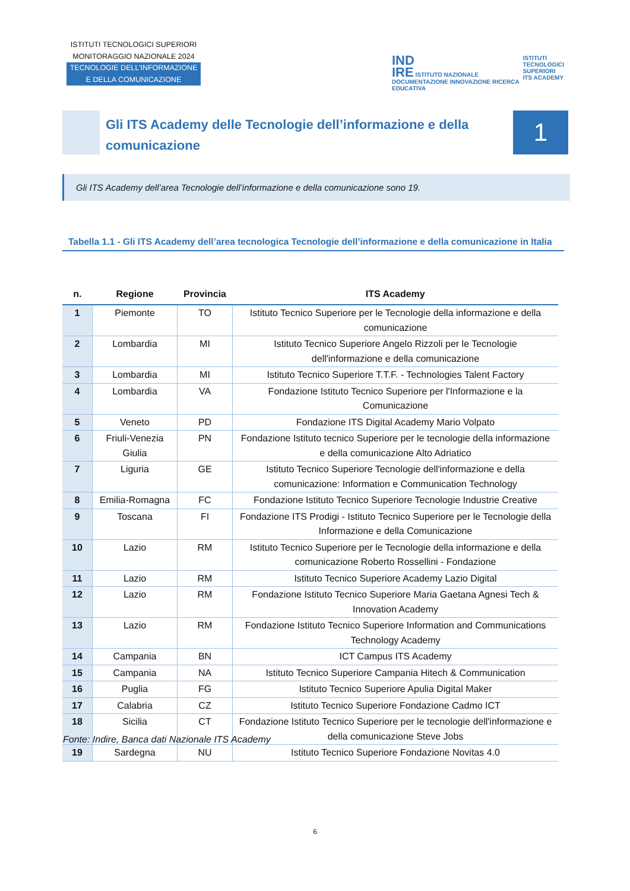ISTITUTI TECNOLOGICI SUPERIORI
MONITORAGGIO NAZIONALE 2024
TECNOLOGIE DELL’INFORMAZIONE
E DELLA COMUNICAZIONE
IND
IRE ISTITUTO NAZIONALE DOCUMENTAZIONE INNOVAZIONE RICERCA EDUCATIVA
ISTITUTI
TECNOLOGICI
SUPERIORI
ITS ACADEMY
Gli ITS Academy delle Tecnologie dell’informazione e della comunicazione
1
Gli ITS Academy dell’area Tecnologie dell’informazione e della comunicazione sono 19.
Tabella 1.1 - Gli ITS Academy dell’area tecnologica Tecnologie dell’informazione e della comunicazione in Italia
| n. | Regione | Provincia | ITS Academy |
| --- | --- | --- | --- |
| 1 | Piemonte | TO | Istituto Tecnico Superiore per le Tecnologie della informazione e della comunicazione |
| 2 | Lombardia | MI | Istituto Tecnico Superiore Angelo Rizzoli per le Tecnologie dell'informazione e della comunicazione |
| 3 | Lombardia | MI | Istituto Tecnico Superiore T.T.F. - Technologies Talent Factory |
| 4 | Lombardia | VA | Fondazione Istituto Tecnico Superiore per l'Informazione e la Comunicazione |
| 5 | Veneto | PD | Fondazione ITS Digital Academy Mario Volpato |
| 6 | Friuli-Venezia Giulia | PN | Fondazione Istituto tecnico Superiore per le tecnologie della informazione e della comunicazione Alto Adriatico |
| 7 | Liguria | GE | Istituto Tecnico Superiore Tecnologie dell'informazione e della comunicazione: Information e Communication Technology |
| 8 | Emilia-Romagna | FC | Fondazione Istituto Tecnico Superiore Tecnologie Industrie Creative |
| 9 | Toscana | FI | Fondazione ITS Prodigi - Istituto Tecnico Superiore per le Tecnologie della Informazione e della Comunicazione |
| 10 | Lazio | RM | Istituto Tecnico Superiore per le Tecnologie della informazione e della comunicazione Roberto Rossellini - Fondazione |
| 11 | Lazio | RM | Istituto Tecnico Superiore Academy Lazio Digital |
| 12 | Lazio | RM | Fondazione Istituto Tecnico Superiore Maria Gaetana Agnesi Tech & Innovation Academy |
| 13 | Lazio | RM | Fondazione Istituto Tecnico Superiore Information and Communications Technology Academy |
| 14 | Campania | BN | ICT Campus ITS Academy |
| 15 | Campania | NA | Istituto Tecnico Superiore Campania Hitech & Communication |
| 16 | Puglia | FG | Istituto Tecnico Superiore Apulia Digital Maker |
| 17 | Calabria | CZ | Istituto Tecnico Superiore Fondazione Cadmo ICT |
| 18 | Sicilia | CT | Fondazione Istituto Tecnico Superiore per le tecnologie dell'informazione e della comunicazione Steve Jobs |
| 19 | Sardegna | NU | Istituto Tecnico Superiore Fondazione Novitas 4.0 |
Fonte: Indire, Banca dati Nazionale ITS Academy
6